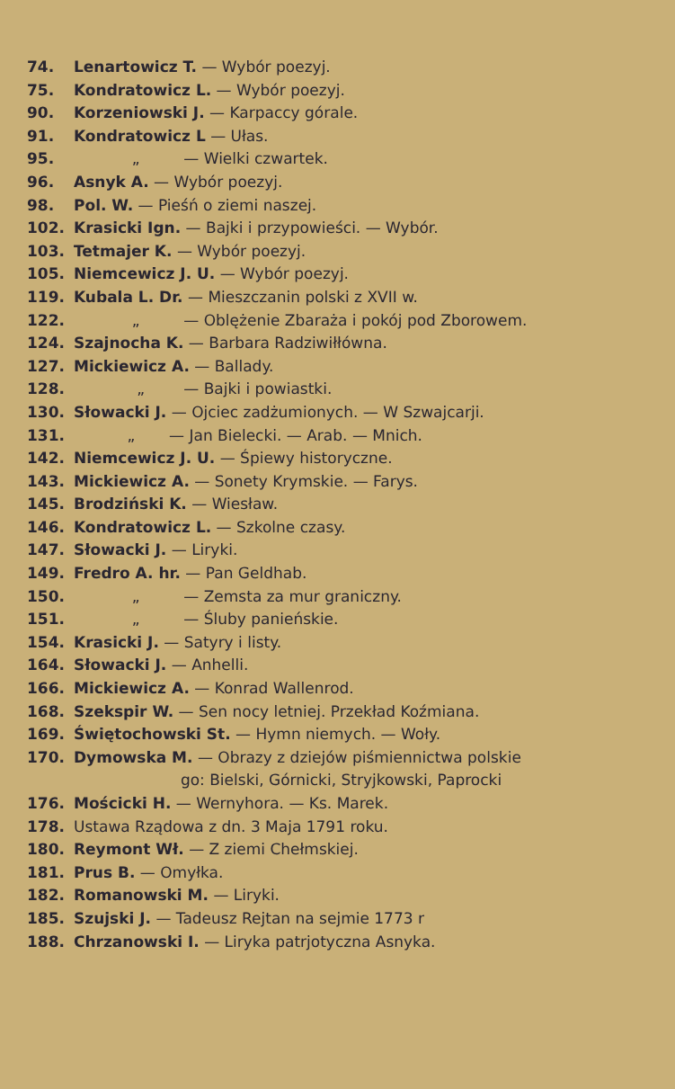74. Lenartowicz T. — Wybór poezyj.
75. Kondratowicz L. — Wybór poezyj.
90. Korzeniowski J. — Karpaccy górale.
91. Kondratowicz L — Ułas.
95. „ — Wielki czwartek.
96. Asnyk A. — Wybór poezyj.
98. Pol. W. — Pieśń o ziemi naszej.
102. Krasicki Ign. — Bajki i przypowieści. — Wybór.
103. Tetmajer K. — Wybór poezyj.
105. Niemcewicz J. U. — Wybór poezyj.
119. Kubala L. Dr. — Mieszczanin polski z XVII w.
122. „ — Oblężenie Zbaraża i pokój pod Zborowem.
124. Szajnocha K. — Barbara Radziwiłłówna.
127. Mickiewicz A. — Ballady.
128. „ — Bajki i powiastki.
130. Słowacki J. — Ojciec zadżumionych. — W Szwajcarji.
131. „ — Jan Bielecki. — Arab. — Mnich.
142. Niemcewicz J. U. — Śpiewy historyczne.
143. Mickiewicz A. — Sonety Krymskie. — Farys.
145. Brodziński K. — Wiesław.
146. Kondratowicz L. — Szkolne czasy.
147. Słowacki J. — Liryki.
149. Fredro A. hr. — Pan Geldhab.
150. „ — Zemsta za mur graniczny.
151. „ — Śluby panieńskie.
154. Krasicki J. — Satyry i listy.
164. Słowacki J. — Anhelli.
166. Mickiewicz A. — Konrad Wallenrod.
168. Szekspir W. — Sen nocy letniej. Przekład Koźmiana.
169. Świętochowski St. — Hymn niemych. — Woły.
170. Dymowska M. — Obrazy z dziejów piśmiennictwa polskie
go: Bielski, Górnicki, Stryjkowski, Paprocki
176. Mościcki H. — Wernyhora. — Ks. Marek.
178. Ustawa Rządowa z dn. 3 Maja 1791 roku.
180. Reymont Wł. — Z ziemi Chełmskiej.
181. Prus B. — Omyłka.
182. Romanowski M. — Liryki.
185. Szujski J. — Tadeusz Rejtan na sejmie 1773 r
188. Chrzanowski I. — Liryka patrjotyczna Asnyka.